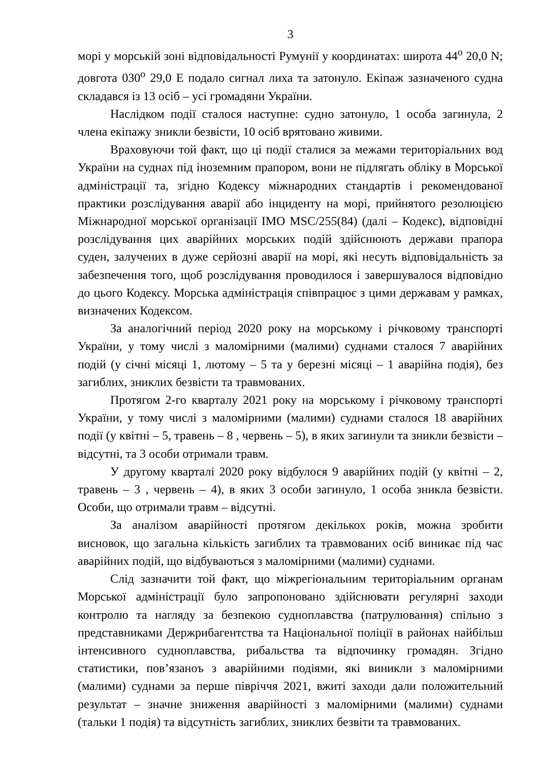3
морі у морській зоні відповідальності Румунії у координатах: широта 44<sup>о</sup> 20,0 N; довгота 030<sup>о</sup> 29,0 E подало сигнал лиха та затонуло. Екіпаж зазначеного судна складався із 13 осіб – усі громадяни України.
Наслідком події сталося наступне: судно затонуло, 1 особа загинула, 2 члена екіпажу зникли безвісти, 10 осіб врятовано живими.
Враховуючи той факт, що ці події сталися за межами територіальних вод України на суднах під іноземним прапором, вони не підлягать обліку в Морської адміністрації та, згідно Кодексу міжнародних стандартів і рекомендованої практики розслідування аварії або інциденту на морі, прийнятого резолюцією Міжнародної морської організації IMO MSC/255(84) (далі – Кодекс), відповідні розслідування цих аварійних морських подій здійснюють держави прапора суден, залучених в дуже серйозні аварії на морі, які несуть відповідальність за забезпечення того, щоб розслідування проводилося і завершувалося відповідно до цього Кодексу. Морська адміністрація співпрацює з цими державам у рамках, визначених Кодексом.
За аналогічний період 2020 року на морському і річковому транспорті України, у тому числі з маломірними (малими) суднами сталося 7 аварійних подій (у січні місяці 1, лютому – 5 та у березні місяці – 1 аварійна подія), без загиблих, зниклих безвісти та травмованих.
Протягом 2-го кварталу 2021 року на морському і річковому транспорті України, у тому числі з маломірними (малими) суднами сталося 18 аварійних події (у квітні – 5, травень – 8 , червень – 5), в яких загинули та зникли безвісти – відсутні, та 3 особи отримали травм.
У другому кварталі 2020 року відбулося 9 аварійних подій (у квітні – 2, травень – 3 , червень – 4), в яких 3 особи загинуло, 1 особа зникла безвісти. Особи, що отримали травм – відсутні.
За аналізом аварійності протягом декількох років, можна зробити висновок, що загальна кількість загиблих та травмованих осіб виникає під час аварійних подій, що відбуваються з маломірними (малими) суднами.
Слід зазначити той факт, що міжрегіональним територіальним органам Морської адміністрації було запропоновано здійснювати регулярні заходи контролю та нагляду за безпекою судноплавства (патрулювання) спільно з представниками Держрибагентства та Національної поліції в районах найбільш інтенсивного судноплавства, рибальства та відпочинку громадян. Згідно статистики, пов’язаноъ з аварійними подіями, які виникли з маломірними (малими) суднами за перше півріччя 2021, вжиті заходи дали положительний результат – значне зниження аварійності з маломірними (малими) суднами (тальки 1 подія) та відсутність загиблих, зниклих безвіти та травмованих.